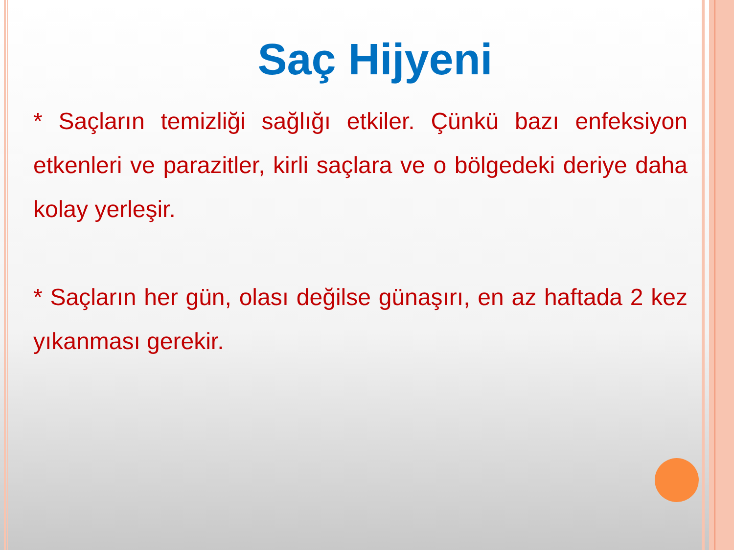Saç Hijyeni
* Saçların temizliği sağlığı etkiler. Çünkü bazı enfeksiyon etkenleri ve parazitler, kirli saçlara ve o bölgedeki deriye daha kolay yerleşir.
* Saçların her gün, olası değilse günaşırı, en az haftada 2 kez yıkanması gerekir.